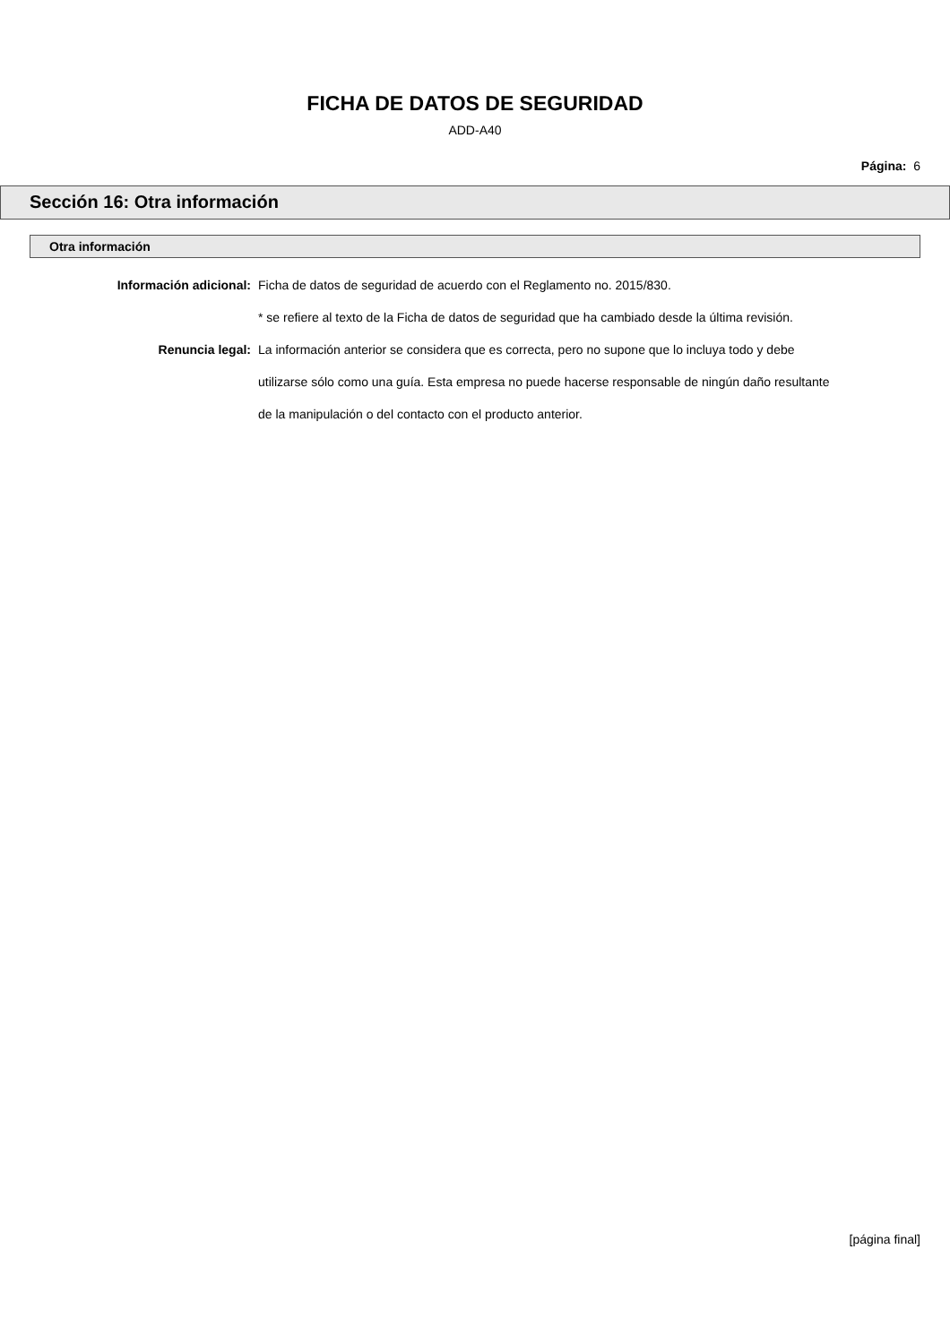FICHA DE DATOS DE SEGURIDAD
ADD-A40
Página: 6
Sección 16: Otra información
Otra información
Información adicional: Ficha de datos de seguridad de acuerdo con el Reglamento no. 2015/830.
* se refiere al texto de la Ficha de datos de seguridad que ha cambiado desde la última revisión.
Renuncia legal: La información anterior se considera que es correcta, pero no supone que lo incluya todo y debe utilizarse sólo como una guía. Esta empresa no puede hacerse responsable de ningún daño resultante de la manipulación o del contacto con el producto anterior.
[página final]